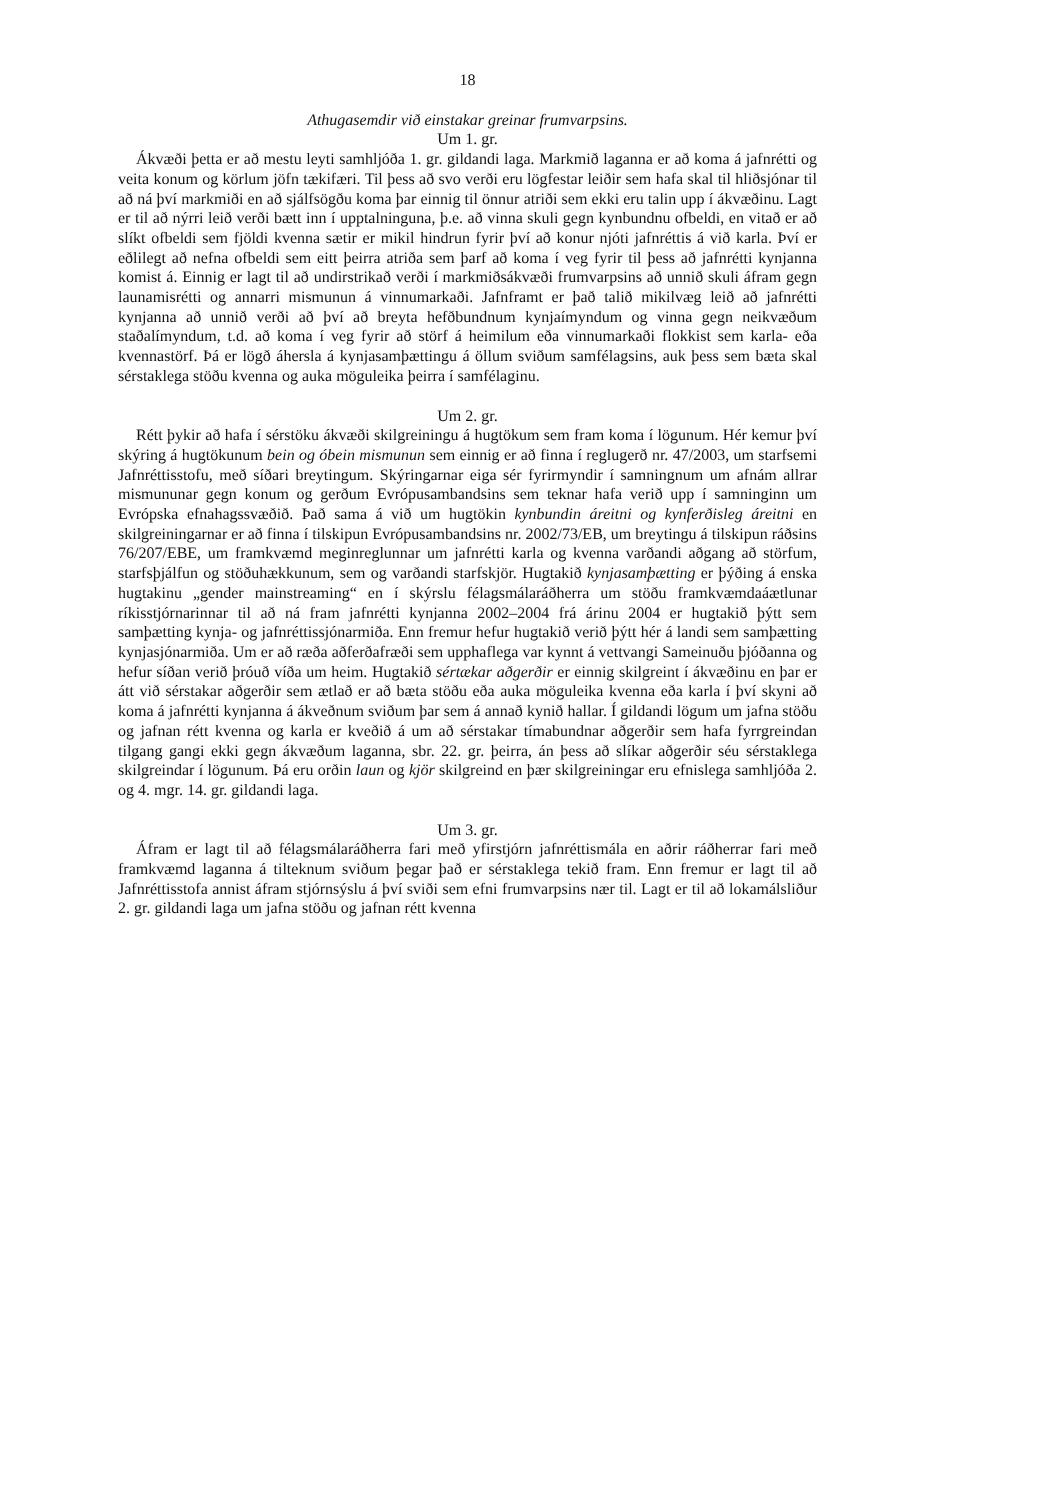18
Athugasemdir við einstakar greinar frumvarpsins.
Um 1. gr.
Ákvæði þetta er að mestu leyti samhljóða 1. gr. gildandi laga. Markmið laganna er að koma á jafnrétti og veita konum og körlum jöfn tækifæri. Til þess að svo verði eru lögfestar leiðir sem hafa skal til hliðsjónar til að ná því markmiði en að sjálfsögðu koma þar einnig til önnur atriði sem ekki eru talin upp í ákvæðinu. Lagt er til að nýrri leið verði bætt inn í upptalninguna, þ.e. að vinna skuli gegn kynbundnu ofbeldi, en vitað er að slíkt ofbeldi sem fjöldi kvenna sætir er mikil hindrun fyrir því að konur njóti jafnréttis á við karla. Því er eðlilegt að nefna ofbeldi sem eitt þeirra atriða sem þarf að koma í veg fyrir til þess að jafnrétti kynjanna komist á. Einnig er lagt til að undirstrikað verði í markmiðsákvæði frumvarpsins að unnið skuli áfram gegn launamisrétti og annarri mismunun á vinnumarkaði. Jafnframt er það talið mikilvæg leið að jafnrétti kynjanna að unnið verði að því að breyta hefðbundnum kynjaímyndum og vinna gegn neikvæðum staðalímyndum, t.d. að koma í veg fyrir að störf á heimilum eða vinnumarkaði flokkist sem karla- eða kvennastörf. Þá er lögð áhersla á kynjasamþættingu á öllum sviðum samfélagsins, auk þess sem bæta skal sérstaklega stöðu kvenna og auka möguleika þeirra í samfélaginu.
Um 2. gr.
Rétt þykir að hafa í sérstöku ákvæði skilgreiningu á hugtökum sem fram koma í lögunum. Hér kemur því skýring á hugtökunum bein og óbein mismunun sem einnig er að finna í reglugerð nr. 47/2003, um starfsemi Jafnréttisstofu, með síðari breytingum. Skýringarnar eiga sér fyrirmyndir í samningnum um afnám allrar mismununar gegn konum og gerðum Evrópusambandsins sem teknar hafa verið upp í samninginn um Evrópska efnahagssvæðið. Það sama á við um hugtökin kynbundin áreitni og kynferðisleg áreitni en skilgreiningarnar er að finna í tilskipun Evrópusambandsins nr. 2002/73/EB, um breytingu á tilskipun ráðsins 76/207/EBE, um framkvæmd meginreglunnar um jafnrétti karla og kvenna varðandi aðgang að störfum, starfsþjálfun og stöðuhækkunum, sem og varðandi starfskjör. Hugtakið kynjasamþætting er þýðing á enska hugtakinu „gender mainstreaming“ en í skýrslu félagsmálaráðherra um stöðu framkvæmdaáætlunar ríkisstjórnarinnar til að ná fram jafnrétti kynjanna 2002–2004 frá árinu 2004 er hugtakið þýtt sem samþætting kynja- og jafnréttissjónarmiða. Enn fremur hefur hugtakið verið þýtt hér á landi sem samþætting kynjasjónarmiða. Um er að ræða aðferðafræði sem upphaflega var kynnt á vettvangi Sameinuðu þjóðanna og hefur síðan verið þróuð víða um heim. Hugtakið sértækar aðgerðir er einnig skilgreint í ákvæðinu en þar er átt við sérstakar aðgerðir sem ætlað er að bæta stöðu eða auka möguleika kvenna eða karla í því skyni að koma á jafnrétti kynjanna á ákveðnum sviðum þar sem á annað kynið hallar. Í gildandi lögum um jafna stöðu og jafnan rétt kvenna og karla er kveðið á um að sérstakar tímabundnar aðgerðir sem hafa fyrrgreindan tilgang gangi ekki gegn ákvæðum laganna, sbr. 22. gr. þeirra, án þess að slíkar aðgerðir séu sérstaklega skilgreindar í lögunum. Þá eru orðin laun og kjör skilgreind en þær skilgreiningar eru efnislega samhljóða 2. og 4. mgr. 14. gr. gildandi laga.
Um 3. gr.
Áfram er lagt til að félagsmálaráðherra fari með yfirstjórn jafnréttismála en aðrir ráðherrar fari með framkvæmd laganna á tilteknum sviðum þegar það er sérstaklega tekið fram. Enn fremur er lagt til að Jafnréttisstofa annist áfram stjórnsýslu á því sviði sem efni frumvarpsins nær til. Lagt er til að lokamálsliður 2. gr. gildandi laga um jafna stöðu og jafnan rétt kvenna